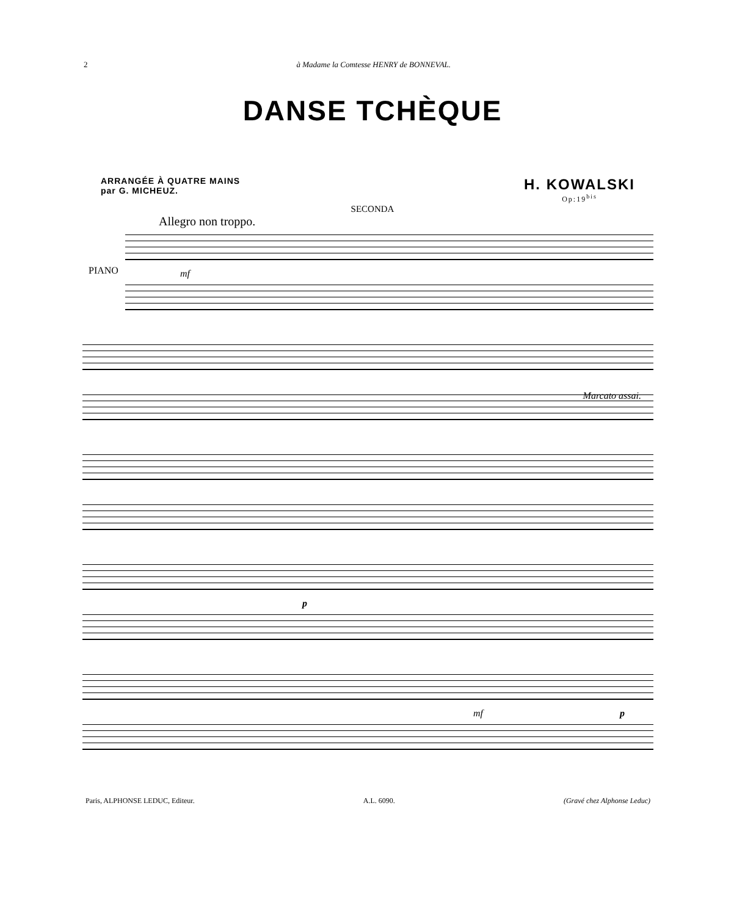2 à Madame la Comtesse HENRY de BONNEVAL.
DANSE TCHÈQUE
ARRANGÉE À QUATRE MAINS
par G. MICHEUZ.
H. KOWALSKI
Op:19<sup>bis</sup>
SECONDA
Allegro non troppo.
PIANO mf
Marcato assai.
p
mf p
Paris, ALPHONSE LEDUC, Editeur. A.L. 6090. (Gravé chez Alphonse Leduc)